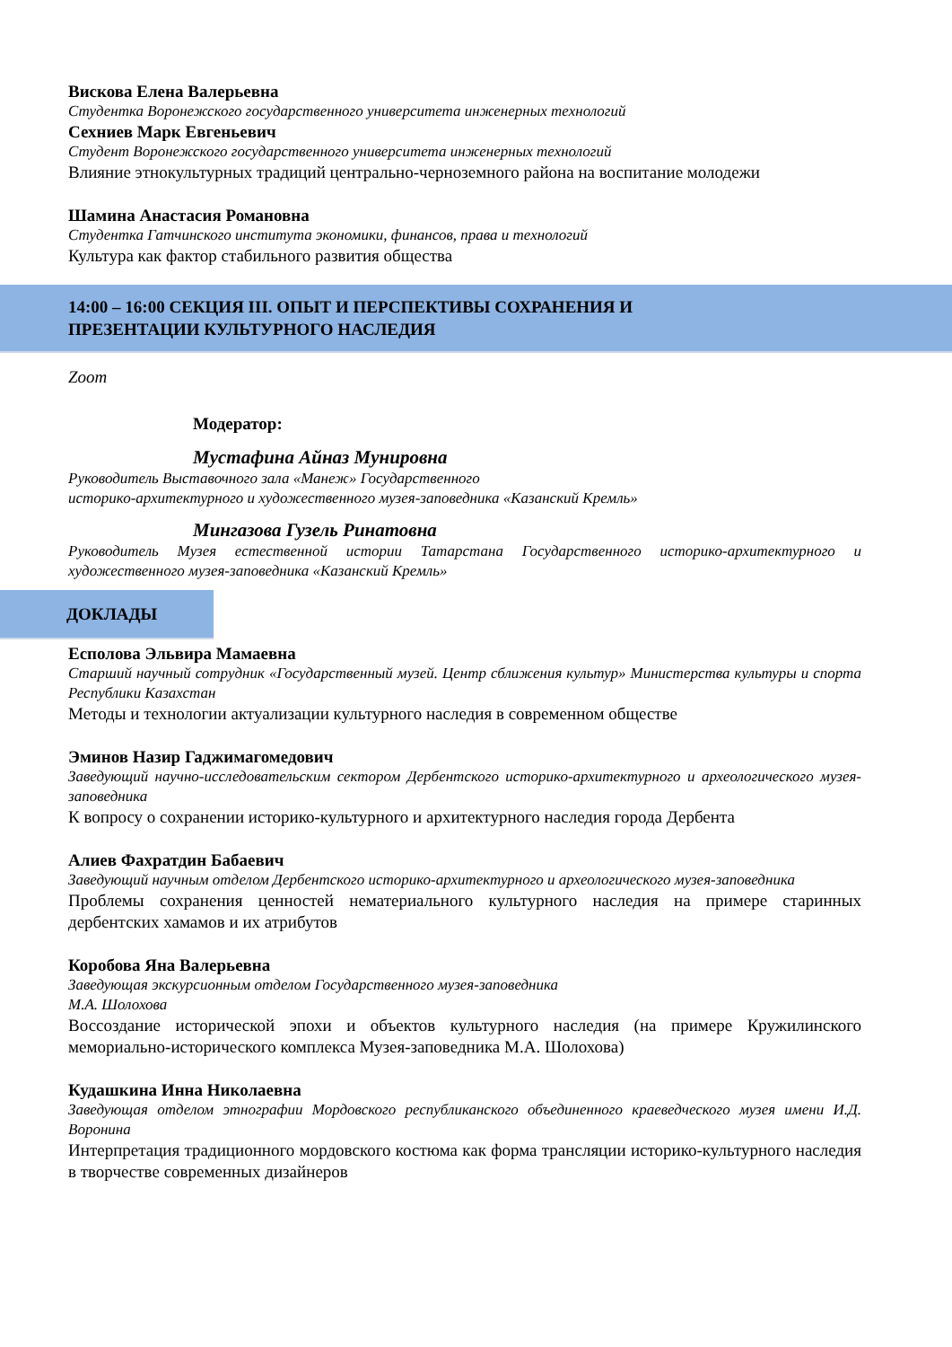Вискова Елена Валерьевна
Студентка Воронежского государственного университета инженерных технологий
Сехниев Марк Евгеньевич
Студент Воронежского государственного университета инженерных технологий
Влияние этнокультурных традиций центрально-черноземного района на воспитание молодежи
Шамина Анастасия Романовна
Студентка Гатчинского института экономики, финансов, права и технологий
Культура как фактор стабильного развития общества
14:00 – 16:00 СЕКЦИЯ III. ОПЫТ И ПЕРСПЕКТИВЫ СОХРАНЕНИЯ И
ПРЕЗЕНТАЦИИ КУЛЬТУРНОГО НАСЛЕДИЯ
Zoom
Модератор:
Мустафина Айназ Мунировна
Руководитель Выставочного зала «Манеж» Государственного
историко-архитектурного и художественного музея-заповедника «Казанский Кремль»
Мингазова Гузель Ринатовна
Руководитель Музея естественной истории Татарстана Государственного историко-архитектурного и художественного музея-заповедника «Казанский Кремль»
ДОКЛАДЫ
Есполова Эльвира Мамаевна
Старший научный сотрудник «Государственный музей. Центр сближения культур» Министерства культуры и спорта Республики Казахстан
Методы и технологии актуализации культурного наследия в современном обществе
Эминов Назир Гаджимагомедович
Заведующий научно-исследовательским сектором Дербентского историко-архитектурного и археологического музея-заповедника
К вопросу о сохранении историко-культурного и архитектурного наследия города Дербента
Алиев Фахратдин Бабаевич
Заведующий научным отделом Дербентского историко-архитектурного и археологического музея-заповедника
Проблемы сохранения ценностей нематериального культурного наследия на примере старинных дербентских хамамов и их атрибутов
Коробова Яна Валерьевна
Заведующая экскурсионным отделом Государственного музея-заповедника
М.А. Шолохова
Воссоздание исторической эпохи и объектов культурного наследия (на примере Кружилинского мемориально-исторического комплекса Музея-заповедника М.А. Шолохова)
Кудашкина Инна Николаевна
Заведующая отделом этнографии Мордовского республиканского объединенного краеведческого музея имени И.Д. Воронина
Интерпретация традиционного мордовского костюма как форма трансляции историко-культурного наследия в творчестве современных дизайнеров